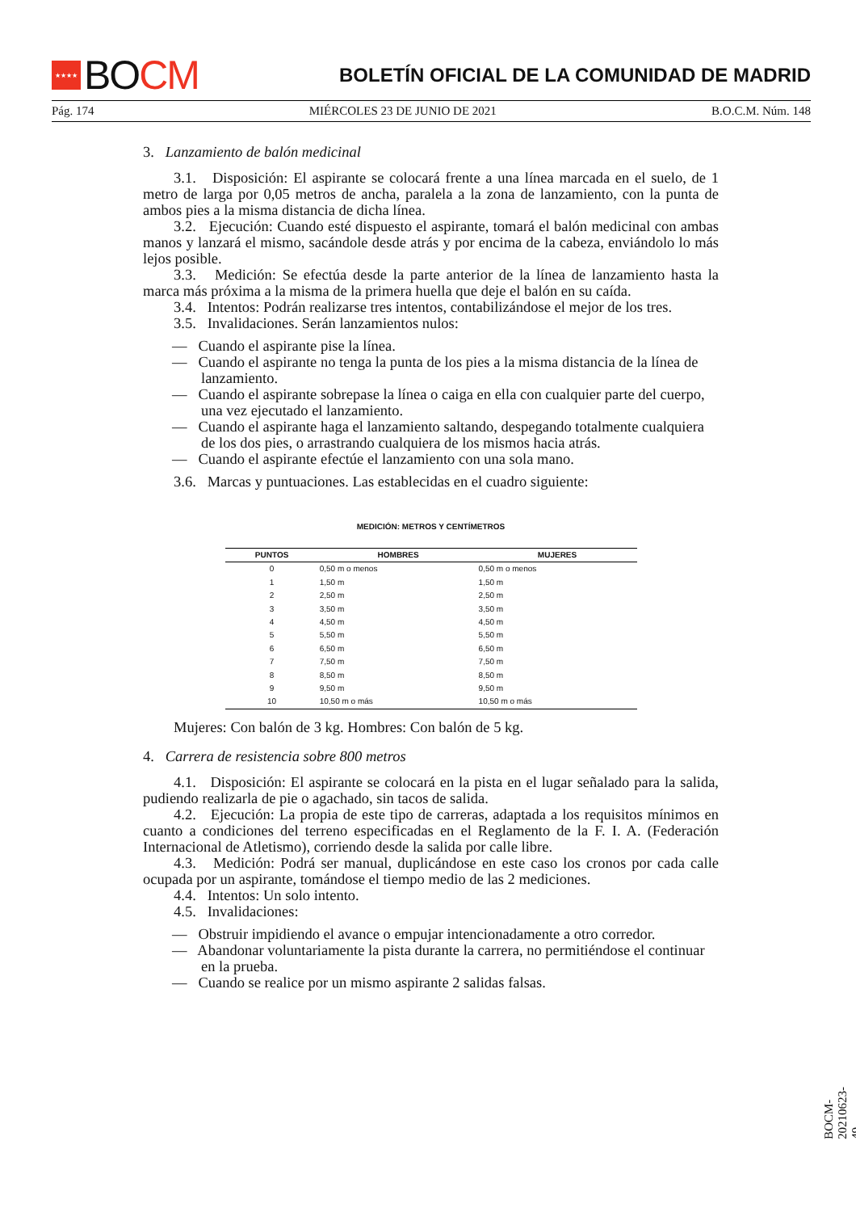★★★★ BO CM
BOLETÍN OFICIAL DE LA COMUNIDAD DE MADRID
Pág. 174 MIÉRCOLES 23 DE JUNIO DE 2021 B.O.C.M. Núm. 148
3. Lanzamiento de balón medicinal
3.1. Disposición: El aspirante se colocará frente a una línea marcada en el suelo, de 1 metro de larga por 0,05 metros de ancha, paralela a la zona de lanzamiento, con la punta de ambos pies a la misma distancia de dicha línea.
3.2. Ejecución: Cuando esté dispuesto el aspirante, tomará el balón medicinal con ambas manos y lanzará el mismo, sacándole desde atrás y por encima de la cabeza, enviándolo lo más lejos posible.
3.3. Medición: Se efectúa desde la parte anterior de la línea de lanzamiento hasta la marca más próxima a la misma de la primera huella que deje el balón en su caída.
3.4. Intentos: Podrán realizarse tres intentos, contabilizándose el mejor de los tres.
3.5. Invalidaciones. Serán lanzamientos nulos:
— Cuando el aspirante pise la línea.
— Cuando el aspirante no tenga la punta de los pies a la misma distancia de la línea de lanzamiento.
— Cuando el aspirante sobrepase la línea o caiga en ella con cualquier parte del cuerpo, una vez ejecutado el lanzamiento.
— Cuando el aspirante haga el lanzamiento saltando, despegando totalmente cualquiera de los dos pies, o arrastrando cualquiera de los mismos hacia atrás.
— Cuando el aspirante efectúe el lanzamiento con una sola mano.
3.6. Marcas y puntuaciones. Las establecidas en el cuadro siguiente:
MEDICIÓN: METROS Y CENTÍMETROS
| PUNTOS | HOMBRES | MUJERES |
| --- | --- | --- |
| 0 | 0,50 m o menos | 0,50 m o menos |
| 1 | 1,50 m | 1,50 m |
| 2 | 2,50 m | 2,50 m |
| 3 | 3,50 m | 3,50 m |
| 4 | 4,50 m | 4,50 m |
| 5 | 5,50 m | 5,50 m |
| 6 | 6,50 m | 6,50 m |
| 7 | 7,50 m | 7,50 m |
| 8 | 8,50 m | 8,50 m |
| 9 | 9,50 m | 9,50 m |
| 10 | 10,50 m o más | 10,50 m o más |
Mujeres: Con balón de 3 kg. Hombres: Con balón de 5 kg.
4. Carrera de resistencia sobre 800 metros
4.1. Disposición: El aspirante se colocará en la pista en el lugar señalado para la salida, pudiendo realizarla de pie o agachado, sin tacos de salida.
4.2. Ejecución: La propia de este tipo de carreras, adaptada a los requisitos mínimos en cuanto a condiciones del terreno especificadas en el Reglamento de la F. I. A. (Federación Internacional de Atletismo), corriendo desde la salida por calle libre.
4.3. Medición: Podrá ser manual, duplicándose en este caso los cronos por cada calle ocupada por un aspirante, tomándose el tiempo medio de las 2 mediciones.
4.4. Intentos: Un solo intento.
4.5. Invalidaciones:
— Obstruir impidiendo el avance o empujar intencionadamente a otro corredor.
— Abandonar voluntariamente la pista durante la carrera, no permitiéndose el continuar en la prueba.
— Cuando se realice por un mismo aspirante 2 salidas falsas.
BOCM-20210623-49